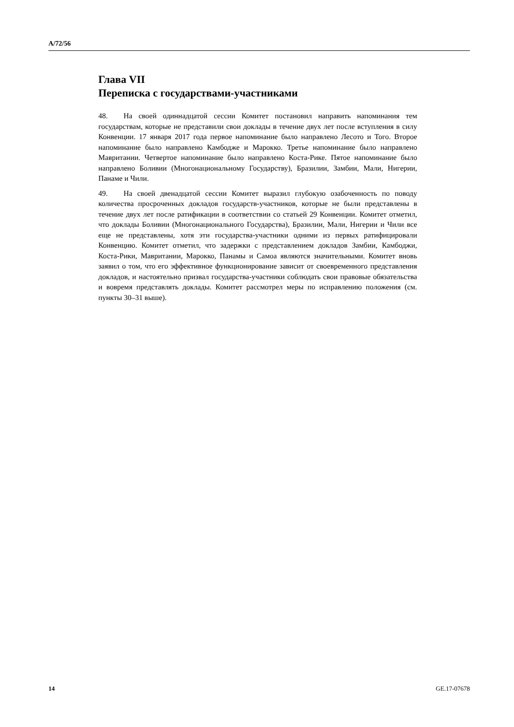A/72/56
Глава VII
Переписка с государствами-участниками
48. На своей одиннадцатой сессии Комитет постановил направить напоминания тем государствам, которые не представили свои доклады в течение двух лет после вступления в силу Конвенции. 17 января 2017 года первое напоминание было направлено Лесото и Того. Второе напоминание было направлено Камбодже и Марокко. Третье напоминание было направлено Мавритании. Четвертое напоминание было направлено Коста-Рике. Пятое напоминание было направлено Боливии (Многонациональному Государству), Бразилии, Замбии, Мали, Нигерии, Панаме и Чили.
49. На своей двенадцатой сессии Комитет выразил глубокую озабоченность по поводу количества просроченных докладов государств-участников, которые не были представлены в течение двух лет после ратификации в соответствии со статьей 29 Конвенции. Комитет отметил, что доклады Боливии (Многонационального Государства), Бразилии, Мали, Нигерии и Чили все еще не представлены, хотя эти государства-участники одними из первых ратифицировали Конвенцию. Комитет отметил, что задержки с представлением докладов Замбии, Камбоджи, Коста-Рики, Мавритании, Марокко, Панамы и Самоа являются значительными. Комитет вновь заявил о том, что его эффективное функционирование зависит от своевременного представления докладов, и настоятельно призвал государства-участники соблюдать свои правовые обязательства и вовремя представлять доклады. Комитет рассмотрел меры по исправлению положения (см. пункты 30–31 выше).
14 GE.17-07678